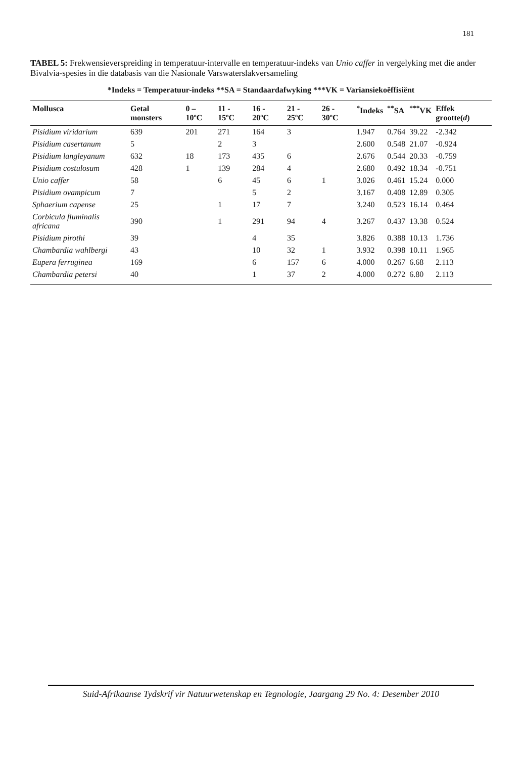181
TABEL 5: Frekwensieverspreiding in temperatuur-intervalle en temperatuur-indeks van Unio caffer in vergelyking met die ander Bivalvia-spesies in die databasis van die Nasionale Varswaterslakversameling
*Indeks = Temperatuur-indeks **SA = Standaardafwyking ***VK = Variansiekoëffisiënt
| Mollusca | Getal monsters | 0 – 10ºC | 11 - 15ºC | 16 - 20ºC | 21 - 25ºC | 26 - 30ºC | <sup>*</sup> Indeks | <sup>**</sup> SA | <sup>***</sup> VK | Effek grootte( d ) |
| --- | --- | --- | --- | --- | --- | --- | --- | --- | --- | --- |
| Pisidium viridarium | 639 | 201 | 271 | 164 | 3 | | 1.947 | 0.764 | 39.22 | -2.342 |
| Pisidium casertanum | 5 | | 2 | 3 | | | 2.600 | 0.548 | 21.07 | -0.924 |
| Pisidium langleyanum | 632 | 18 | 173 | 435 | 6 | | 2.676 | 0.544 | 20.33 | -0.759 |
| Pisidium costulosum | 428 | 1 | 139 | 284 | 4 | | 2.680 | 0.492 | 18.34 | -0.751 |
| Unio caffer | 58 | | 6 | 45 | 6 | 1 | 3.026 | 0.461 | 15.24 | 0.000 |
| Pisidium ovampicum | 7 | | | 5 | 2 | | 3.167 | 0.408 | 12.89 | 0.305 |
| Sphaerium capense | 25 | | 1 | 17 | 7 | | 3.240 | 0.523 | 16.14 | 0.464 |
| Corbicula fluminalis africana | 390 | | 1 | 291 | 94 | 4 | 3.267 | 0.437 | 13.38 | 0.524 |
| Pisidium pirothi | 39 | | | 4 | 35 | | 3.826 | 0.388 | 10.13 | 1.736 |
| Chambardia wahlbergi | 43 | | | 10 | 32 | 1 | 3.932 | 0.398 | 10.11 | 1.965 |
| Eupera ferruginea | 169 | | | 6 | 157 | 6 | 4.000 | 0.267 | 6.68 | 2.113 |
| Chambardia petersi | 40 | | | 1 | 37 | 2 | 4.000 | 0.272 | 6.80 | 2.113 |
Suid-Afrikaanse Tydskrif vir Natuurwetenskap en Tegnologie, Jaargang 29 No. 4: Desember 2010